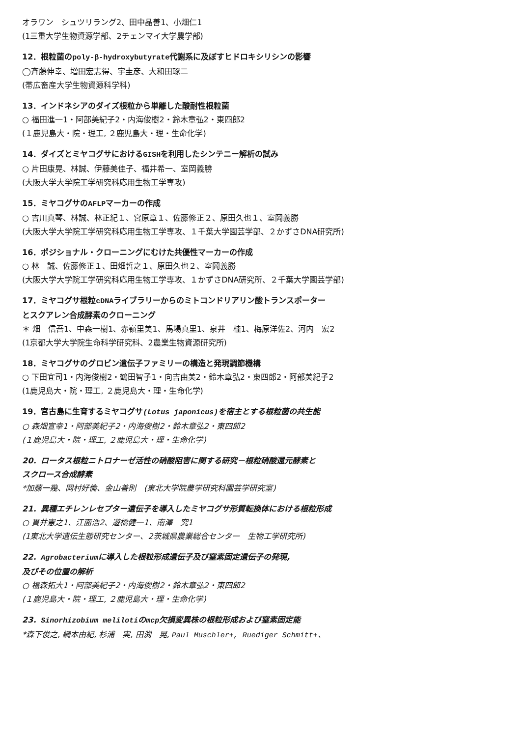オラワン　シュツリラング2、田中晶善1、小畑仁1
(1三重大学生物資源学部、2チェンマイ大学農学部)
12．根粒菌のpoly-β-hydroxybutyrate代謝系に及ぼすヒドロキシリシンの影響
◯斉藤伸幸、増田宏志得、宇圭彦、大和田琢二
(帯広畜産大学生物資源科学科)
13．インドネシアのダイズ根粒から単離した酸耐性根粒菌
○ 福田進一1・阿部美紀子2・内海俊樹2・鈴木章弘2・東四郎2
(１鹿児島大・院・理工, ２鹿児島大・理・生命化学)
14．ダイズとミヤコグサにおけるGISHを利用したシンテニー解析の試み
○ 片田康晃、林誠、伊藤美佳子、福井希一、室岡義勝
(大阪大学大学院工学研究科応用生物工学専攻)
15．ミヤコグサのAFLPマーカーの作成
○ 吉川真琴、林誠、林正紀１、宮原章１、佐藤修正２、原田久也１、室岡義勝
(大阪大学大学院工学研究科応用生物工学専攻、１千葉大学園芸学部、２かずさDNA研究所)
16．ポジショナル・クローニングにむけた共優性マーカーの作成
○ 林　誠、佐藤修正１、田畑哲之１、原田久也２、室岡義勝
(大阪大学大学院工学研究科応用生物工学専攻、１かずさDNA研究所、２千葉大学園芸学部)
17．ミヤコグサ根粒cDNAライブラリーからのミトコンドリアリン酸トランスポーター
とスクアレン合成酵素のクローニング
＊ 畑　信吾1、中森一樹1、赤嶺里美1、馬場真里1、泉井　桂1、梅原洋佐2、河内　宏2
(1京都大学大学院生命科学研究科、2農業生物資源研究所)
18．ミヤコグサのグロビン遺伝子ファミリーの構造と発現調節機構
○ 下田宜司1・内海俊樹2・鶴田智子1・向吉由美2・鈴木章弘2・東四郎2・阿部美紀子2
(1鹿児島大・院・理工, ２鹿児島大・理・生命化学)
19．宮古島に生育するミヤコグサ(Lotus japonicus) を宿主とする根粒菌の共生能
○ 森畑宣幸1・阿部美紀子2・内海俊樹2・鈴木章弘2・東四郎2
(１鹿児島大・院・理工, ２鹿児島大・理・生命化学)
20．ロータス根粒ニトロナーゼ活性の硝酸阻害に関する研究－根粒硝酸還元酵素と
スクロース合成酵素
*加藤一幾、岡村好倫、金山善則　(東北大学院農学研究科園芸学研究室)
21．異種エチレンレセプター遺伝子を導入したミヤコグサ形質転換体における根粒形成
○ 貫井憲之1、江面浩2、遊橋健一1、南澤　究1
(1東北大学遺伝生態研究センター、2茨城県農業総合センター　生物工学研究所)
22．Agrobacteriumに導入した根粒形成遺伝子及び窒素固定遺伝子の発現,
及びその位置の解析
○ 福森拓大1・阿部美紀子2・内海俊樹2・鈴木章弘2・東四郎2
(１鹿児島大・院・理工, ２鹿児島大・理・生命化学)
23．Sinorhizobium melilotiのmcp欠損変異株の根粒形成および窒素固定能
*森下俊之, 綱本由紀, 杉浦　実, 田渕　晃, Paul Muschler+, Ruediger Schmitt+、